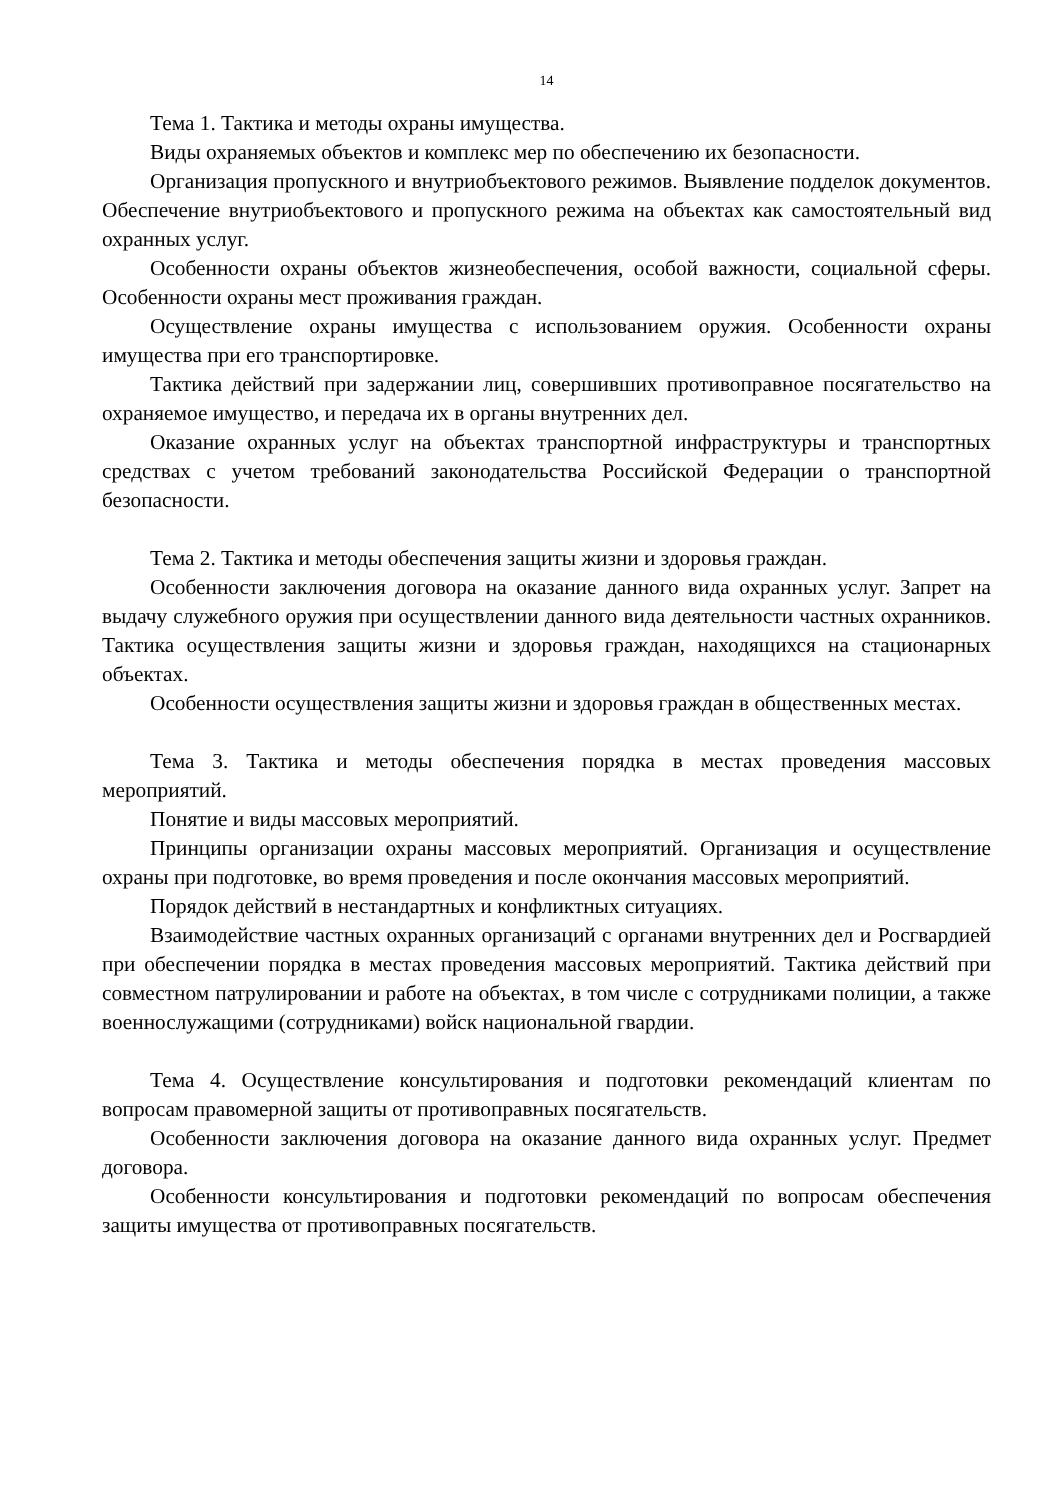14
Тема 1. Тактика и методы охраны имущества.
Виды охраняемых объектов и комплекс мер по обеспечению их безопасности.
Организация пропускного и внутриобъектового режимов. Выявление подделок документов. Обеспечение внутриобъектового и пропускного режима на объектах как самостоятельный вид охранных услуг.
Особенности охраны объектов жизнеобеспечения, особой важности, социальной сферы. Особенности охраны мест проживания граждан.
Осуществление охраны имущества с использованием оружия. Особенности охраны имущества при его транспортировке.
Тактика действий при задержании лиц, совершивших противоправное посягательство на охраняемое имущество, и передача их в органы внутренних дел.
Оказание охранных услуг на объектах транспортной инфраструктуры и транспортных средствах с учетом требований законодательства Российской Федерации о транспортной безопасности.
Тема 2. Тактика и методы обеспечения защиты жизни и здоровья граждан.
Особенности заключения договора на оказание данного вида охранных услуг. Запрет на выдачу служебного оружия при осуществлении данного вида деятельности частных охранников. Тактика осуществления защиты жизни и здоровья граждан, находящихся на стационарных объектах.
Особенности осуществления защиты жизни и здоровья граждан в общественных местах.
Тема 3. Тактика и методы обеспечения порядка в местах проведения массовых мероприятий.
Понятие и виды массовых мероприятий.
Принципы организации охраны массовых мероприятий. Организация и осуществление охраны при подготовке, во время проведения и после окончания массовых мероприятий.
Порядок действий в нестандартных и конфликтных ситуациях.
Взаимодействие частных охранных организаций с органами внутренних дел и Росгвардией при обеспечении порядка в местах проведения массовых мероприятий. Тактика действий при совместном патрулировании и работе на объектах, в том числе с сотрудниками полиции, а также военнослужащими (сотрудниками) войск национальной гвардии.
Тема 4. Осуществление консультирования и подготовки рекомендаций клиентам по вопросам правомерной защиты от противоправных посягательств.
Особенности заключения договора на оказание данного вида охранных услуг. Предмет договора.
Особенности консультирования и подготовки рекомендаций по вопросам обеспечения защиты имущества от противоправных посягательств.